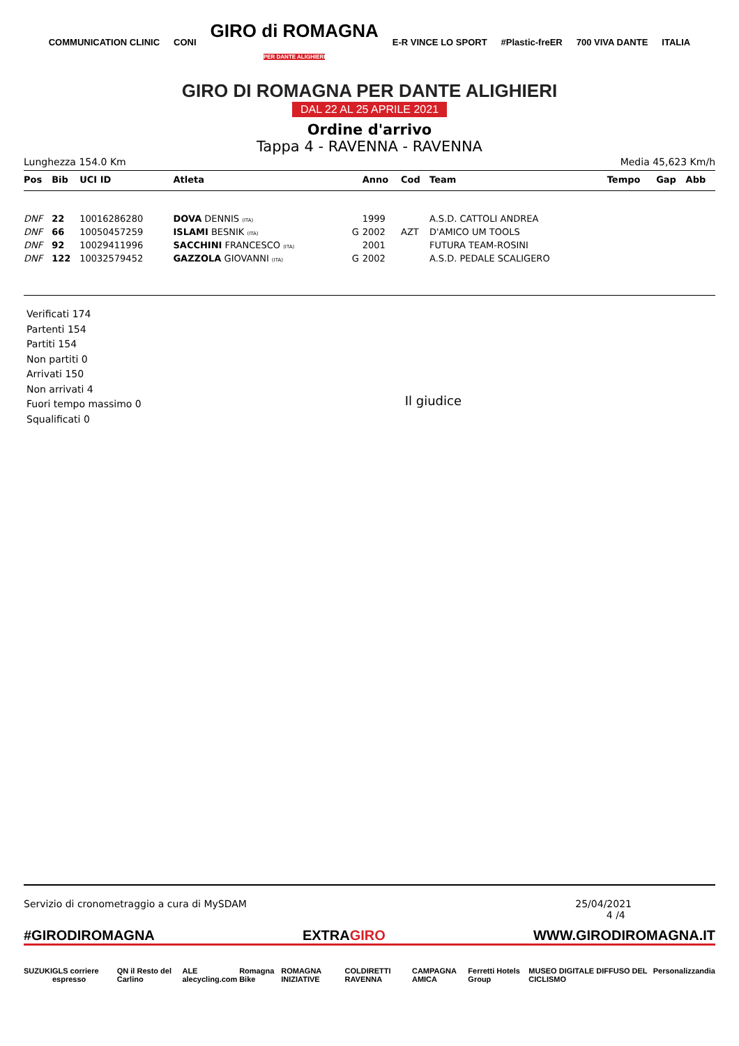COMMUNICATION CLINIC CONI GIRO di ROMAGNA
PER DANTE ALIGHIERI E-R VINCE LO SPORT #Plastic-freER 700 VIVA DANTE ITALIA
GIRO DI ROMAGNA PER DANTE ALIGHIERI
DAL 22 AL 25 APRILE 2021
Ordine d'arrivo
Tappa 4 - RAVENNA - RAVENNA
Lunghezza 154.0 Km Media 45,623 Km/h
| Pos | Bib | UCI ID | Atleta | | Anno | Cod | Team | Tempo | Gap | Abb |
| --- | --- | --- | --- | --- | --- | --- | --- | --- | --- | --- |
| DNF | 22 | 10016286280 | DOVA DENNIS (ITA) | | 1999 | | A.S.D. CATTOLI ANDREA | | | |
| DNF | 66 | 10050457259 | ISLAMI BESNIK (ITA) | G | 2002 | AZT | D'AMICO UM TOOLS | | | |
| DNF | 92 | 10029411996 | SACCHINI FRANCESCO (ITA) | | 2001 | | FUTURA TEAM-ROSINI | | | |
| DNF | 122 | 10032579452 | GAZZOLA GIOVANNI (ITA) | G | 2002 | | A.S.D. PEDALE SCALIGERO | | | |
Verificati 174
Partenti 154
Partiti 154
Non partiti 0
Arrivati 150
Non arrivati 4
Fuori tempo massimo 0
Squalificati 0
Il giudice
Servizio di cronometraggio a cura di MySDAM 25/04/2021
4 /4
#GIRODIROMAGNA EXTRAGIRO WWW.GIRODIROMAGNA.IT
SUZUKI GLS corriere espresso QN il Resto del Carlino ALE alecycling.com Romagna Bike ROMAGNA INIZIATIVE COLDIRETTI RAVENNA CAMPAGNA AMICA Ferretti Hotels Group MUSEO DIGITALE DIFFUSO DEL CICLISMO Personalizzandia